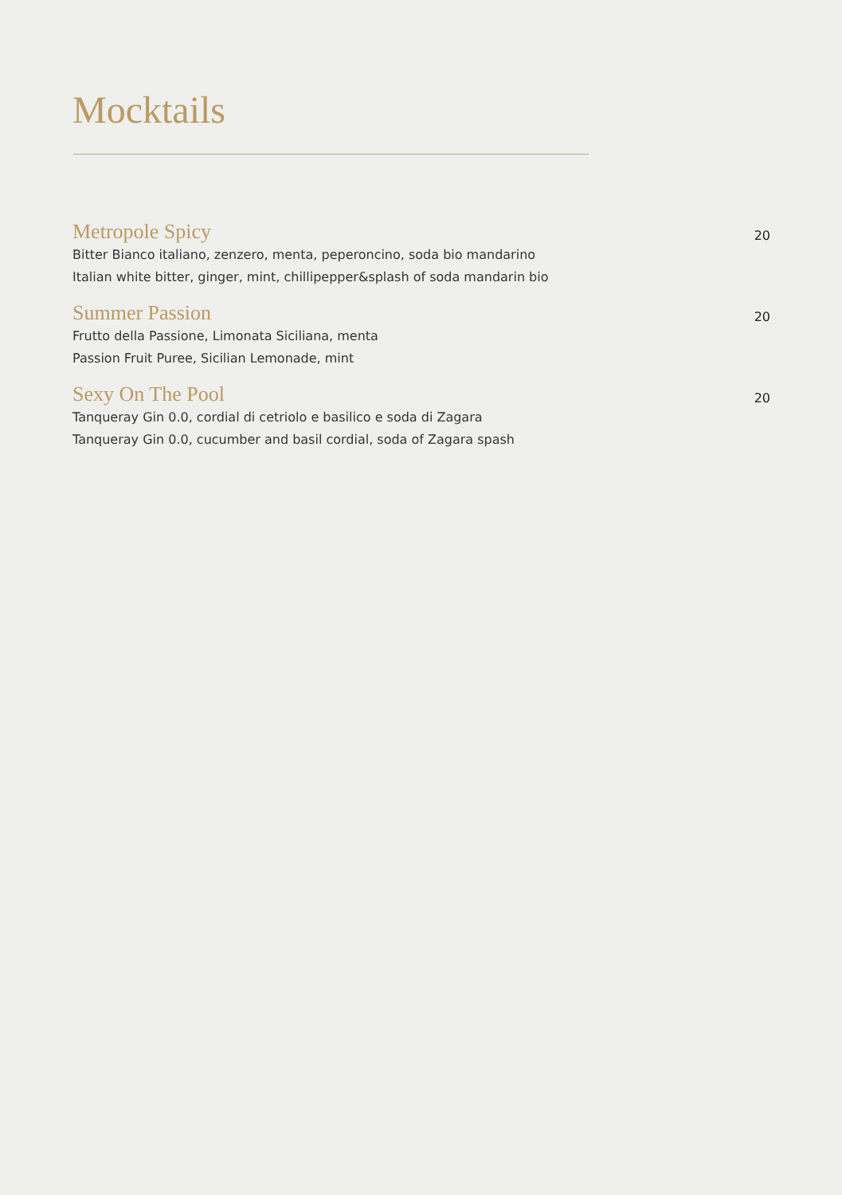Mocktails
Metropole Spicy
Bitter Bianco italiano, zenzero, menta, peperoncino, soda bio mandarino
Italian white bitter, ginger, mint, chillipepper&splash of soda mandarin bio
20
Summer Passion
Frutto della Passione, Limonata Siciliana, menta
Passion Fruit Puree, Sicilian Lemonade, mint
20
Sexy On The Pool
Tanqueray Gin 0.0, cordial di cetriolo e basilico e soda di Zagara
Tanqueray Gin 0.0, cucumber and basil cordial, soda of Zagara spash
20